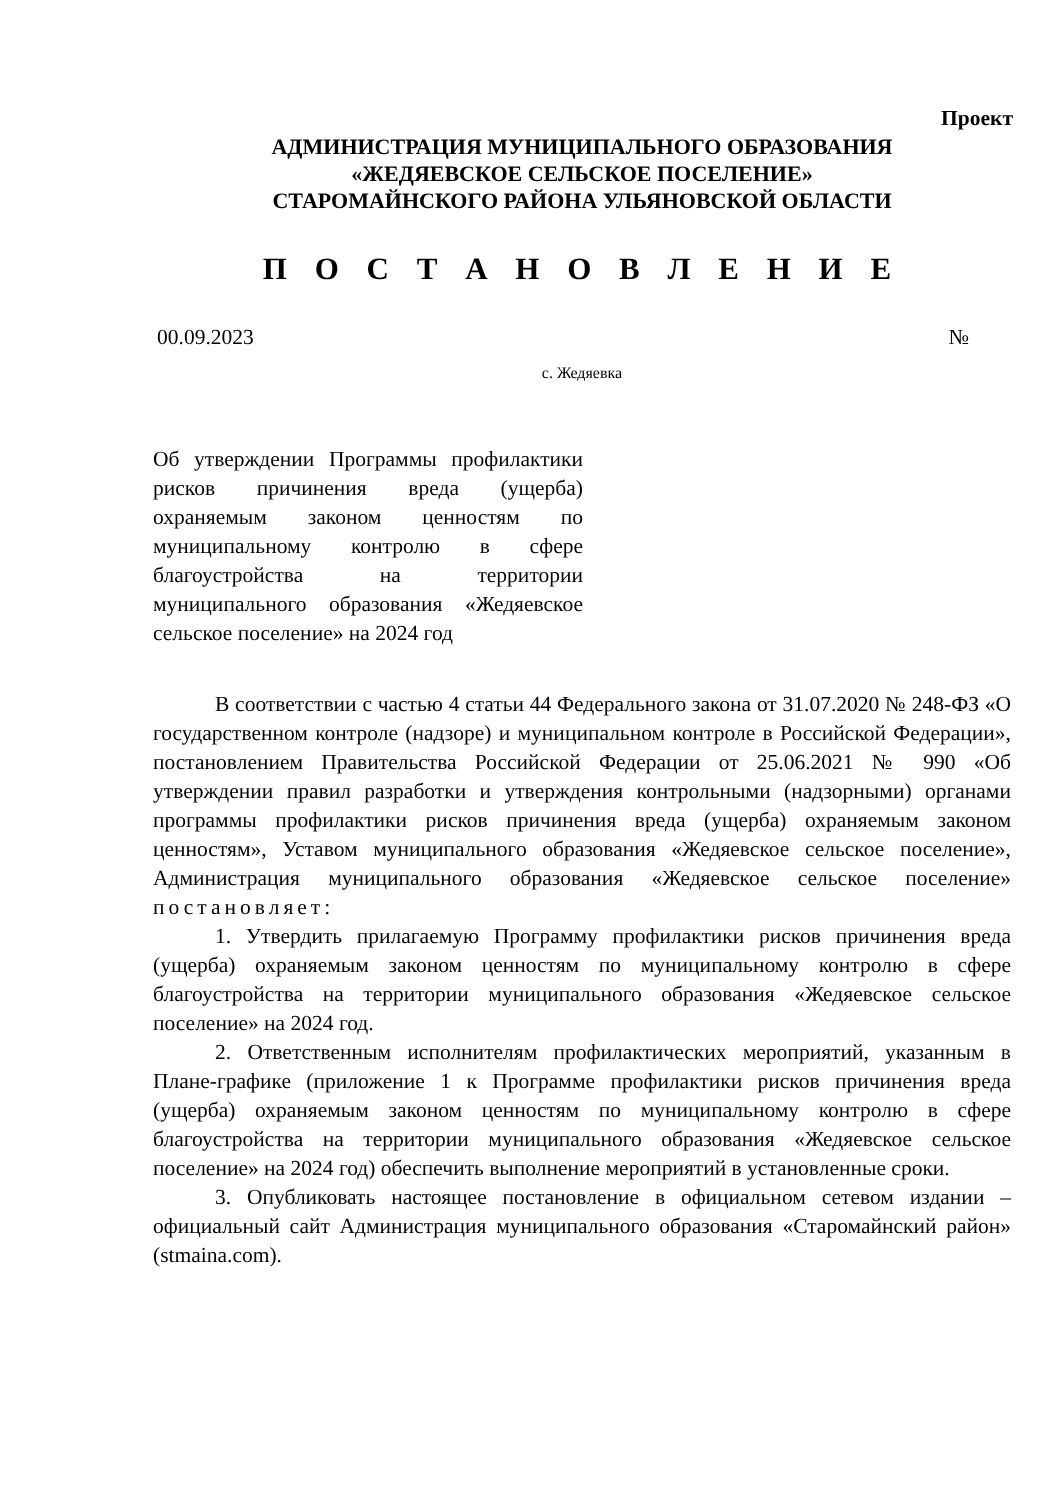Проект
АДМИНИСТРАЦИЯ МУНИЦИПАЛЬНОГО ОБРАЗОВАНИЯ
«ЖЕДЯЕВСКОЕ СЕЛЬСКОЕ ПОСЕЛЕНИЕ»
СТАРОМАЙНСКОГО РАЙОНА УЛЬЯНОВСКОЙ ОБЛАСТИ
П О С Т А Н О В Л Е Н И Е
00.09.2023 №
с. Жедяевка
Об утверждении Программы профилактики рисков причинения вреда (ущерба) охраняемым законом ценностям по муниципальному контролю в сфере благоустройства на территории муниципального образования «Жедяевское сельское поселение» на 2024 год
В соответствии с частью 4 статьи 44 Федерального закона от 31.07.2020 № 248-ФЗ «О государственном контроле (надзоре) и муниципальном контроле в Российской Федерации», постановлением Правительства Российской Федерации от 25.06.2021 № 990 «Об утверждении правил разработки и утверждения контрольными (надзорными) органами программы профилактики рисков причинения вреда (ущерба) охраняемым законом ценностям», Уставом муниципального образования «Жедяевское сельское поселение», Администрация муниципального образования «Жедяевское сельское поселение» постановляет:
1. Утвердить прилагаемую Программу профилактики рисков причинения вреда (ущерба) охраняемым законом ценностям по муниципальному контролю в сфере благоустройства на территории муниципального образования «Жедяевское сельское поселение» на 2024 год.
2. Ответственным исполнителям профилактических мероприятий, указанным в Плане-графике (приложение 1 к Программе профилактики рисков причинения вреда (ущерба) охраняемым законом ценностям по муниципальному контролю в сфере благоустройства на территории муниципального образования «Жедяевское сельское поселение» на 2024 год) обеспечить выполнение мероприятий в установленные сроки.
3. Опубликовать настоящее постановление в официальном сетевом издании – официальный сайт Администрация муниципального образования «Старомайнский район» (stmaina.com).